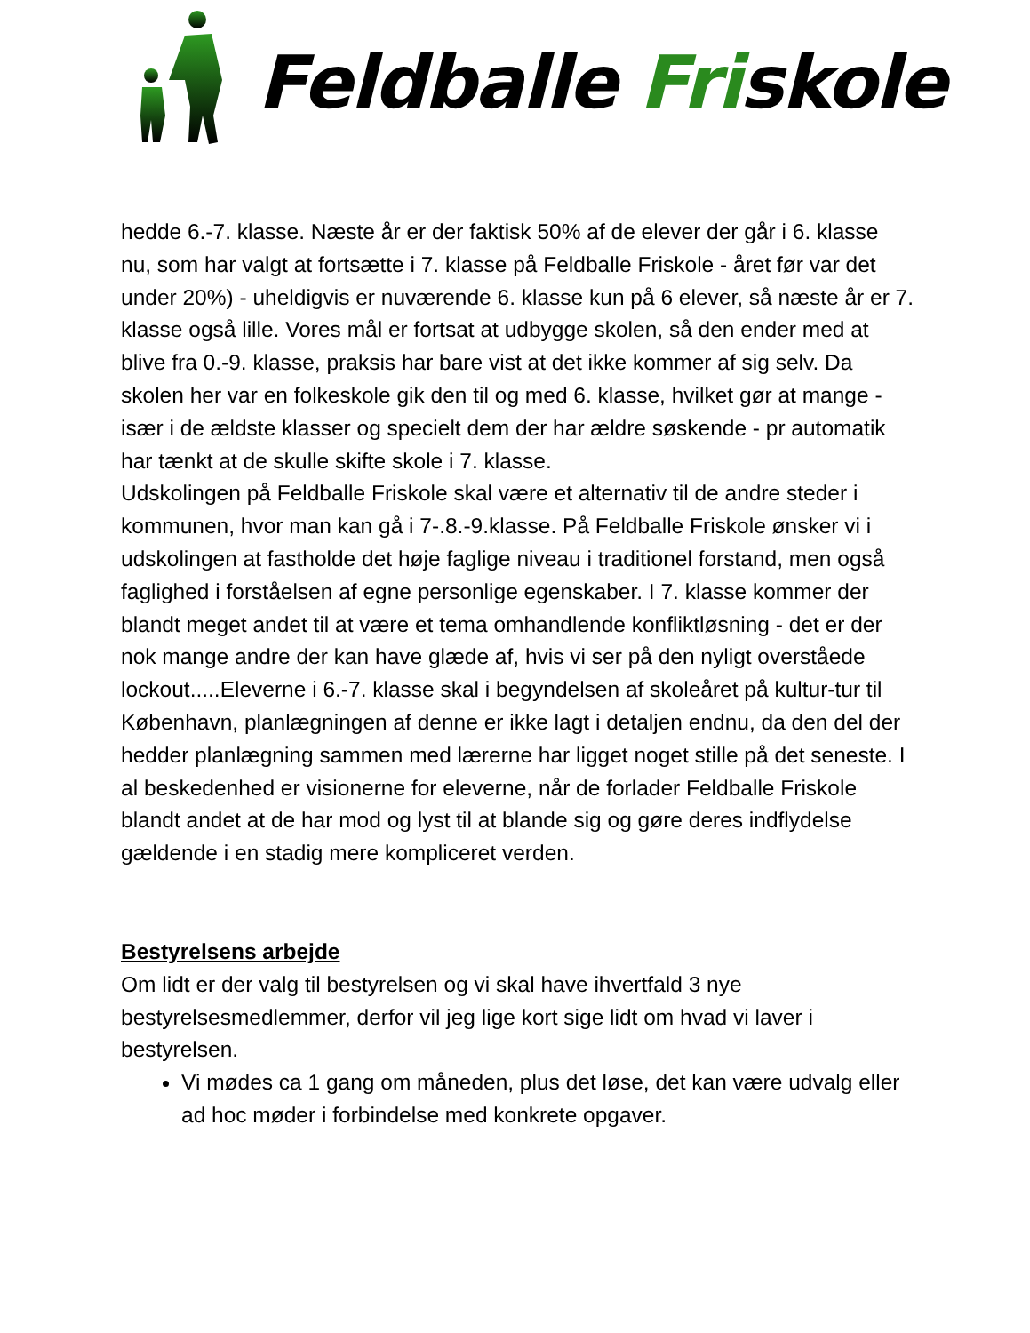Feldballe Friskole
hedde 6.-7. klasse. Næste år er der faktisk 50% af de elever der går i 6. klasse nu, som har valgt at fortsætte i 7. klasse på Feldballe Friskole - året før var det under 20%) - uheldigvis er nuværende 6. klasse kun på 6 elever, så næste år er 7. klasse også lille. Vores mål er fortsat at udbygge skolen, så den ender med at blive fra 0.-9. klasse, praksis har bare vist at det ikke kommer af sig selv. Da skolen her var en folkeskole gik den til og med 6. klasse, hvilket gør at mange -især i de ældste klasser og specielt dem der har ældre søskende - pr automatik har tænkt at de skulle skifte skole i 7. klasse.
Udskolingen på Feldballe Friskole skal være et alternativ til de andre steder i kommunen, hvor man kan gå i 7-.8.-9.klasse. På Feldballe Friskole ønsker vi i udskolingen at fastholde det høje faglige niveau i traditionel forstand, men også faglighed i forståelsen af egne personlige egenskaber. I 7. klasse kommer der blandt meget andet til at være et tema omhandlende konfliktløsning - det er der nok mange andre der kan have glæde af, hvis vi ser på den nyligt overståede lockout.....Eleverne i 6.-7. klasse skal i begyndelsen af skoleåret på kultur-tur til København, planlægningen af denne er ikke lagt i detaljen endnu, da den del der hedder planlægning sammen med lærerne har ligget noget stille på det seneste. I al beskedenhed er visionerne for eleverne, når de forlader Feldballe Friskole blandt andet at de har mod og lyst til at blande sig og gøre deres indflydelse gældende i en stadig mere kompliceret verden.
Bestyrelsens arbejde
Om lidt er der valg til bestyrelsen og vi skal have ihvertfald 3 nye bestyrelsesmedlemmer, derfor vil jeg lige kort sige lidt om hvad vi laver i bestyrelsen.
Vi mødes ca 1 gang om måneden, plus det løse, det kan være udvalg eller ad hoc møder i forbindelse med konkrete opgaver.